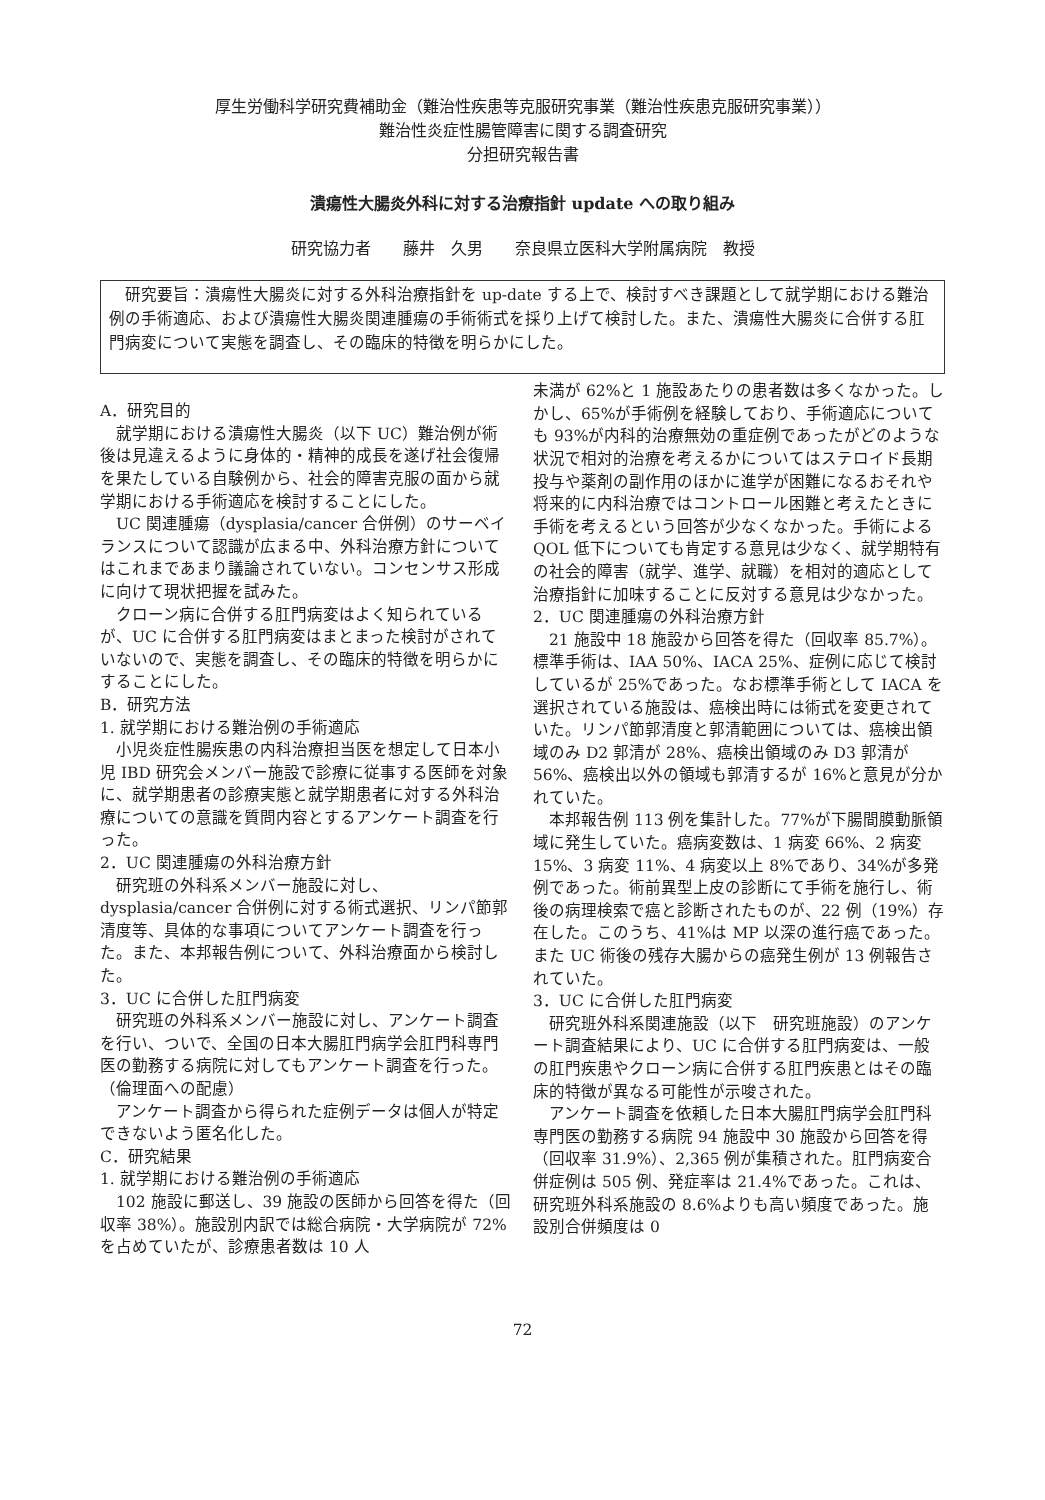厚生労働科学研究費補助金（難治性疾患等克服研究事業（難治性疾患克服研究事業））
難治性炎症性腸管障害に関する調査研究
分担研究報告書
潰瘍性大腸炎外科に対する治療指針 update への取り組み
研究協力者　　藤井　久男　　奈良県立医科大学附属病院　教授
　研究要旨：潰瘍性大腸炎に対する外科治療指針を up-date する上で、検討すべき課題として就学期における難治例の手術適応、および潰瘍性大腸炎関連腫瘍の手術術式を採り上げて検討した。また、潰瘍性大腸炎に合併する肛門病変について実態を調査し、その臨床的特徴を明らかにした。
A．研究目的
　就学期における潰瘍性大腸炎（以下 UC）難治例が術後は見違えるように身体的・精神的成長を遂げ社会復帰を果たしている自験例から、社会的障害克服の面から就学期における手術適応を検討することにした。
　UC 関連腫瘍（dysplasia/cancer 合併例）のサーベイランスについて認識が広まる中、外科治療方針についてはこれまであまり議論されていない。コンセンサス形成に向けて現状把握を試みた。
　クローン病に合併する肛門病変はよく知られているが、UC に合併する肛門病変はまとまった検討がされていないので、実態を調査し、その臨床的特徴を明らかにすることにした。
B．研究方法
1. 就学期における難治例の手術適応
　小児炎症性腸疾患の内科治療担当医を想定して日本小児 IBD 研究会メンバー施設で診療に従事する医師を対象に、就学期患者の診療実態と就学期患者に対する外科治療についての意識を質問内容とするアンケート調査を行った。
2．UC 関連腫瘍の外科治療方針
　研究班の外科系メンバー施設に対し、dysplasia/cancer 合併例に対する術式選択、リンパ節郭清度等、具体的な事項についてアンケート調査を行った。また、本邦報告例について、外科治療面から検討した。
3．UC に合併した肛門病変
　研究班の外科系メンバー施設に対し、アンケート調査を行い、ついで、全国の日本大腸肛門病学会肛門科専門医の勤務する病院に対してもアンケート調査を行った。
（倫理面への配慮）
　アンケート調査から得られた症例データは個人が特定できないよう匿名化した。
C．研究結果
1. 就学期における難治例の手術適応
　102 施設に郵送し、39 施設の医師から回答を得た（回収率 38%）。施設別内訳では総合病院・大学病院が 72%を占めていたが、診療患者数は 10 人
未満が 62%と 1 施設あたりの患者数は多くなかった。しかし、65%が手術例を経験しており、手術適応についても 93%が内科的治療無効の重症例であったがどのような状況で相対的治療を考えるかについてはステロイド長期投与や薬剤の副作用のほかに進学が困難になるおそれや将来的に内科治療ではコントロール困難と考えたときに手術を考えるという回答が少なくなかった。手術による QOL 低下についても肯定する意見は少なく、就学期特有の社会的障害（就学、進学、就職）を相対的適応として治療指針に加味することに反対する意見は少なかった。
2．UC 関連腫瘍の外科治療方針
　21 施設中 18 施設から回答を得た（回収率 85.7%）。標準手術は、IAA 50%、IACA 25%、症例に応じて検討しているが 25%であった。なお標準手術として IACA を選択されている施設は、癌検出時には術式を変更されていた。リンパ節郭清度と郭清範囲については、癌検出領域のみ D2 郭清が 28%、癌検出領域のみ D3 郭清が 56%、癌検出以外の領域も郭清するが 16%と意見が分かれていた。
　本邦報告例 113 例を集計した。77%が下腸間膜動脈領域に発生していた。癌病変数は、1 病変 66%、2 病変 15%、3 病変 11%、4 病変以上 8%であり、34%が多発例であった。術前異型上皮の診断にて手術を施行し、術後の病理検索で癌と診断されたものが、22 例（19%）存在した。このうち、41%は MP 以深の進行癌であった。また UC 術後の残存大腸からの癌発生例が 13 例報告されていた。
3．UC に合併した肛門病変
　研究班外科系関連施設（以下　研究班施設）のアンケート調査結果により、UC に合併する肛門病変は、一般の肛門疾患やクローン病に合併する肛門疾患とはその臨床的特徴が異なる可能性が示唆された。
　アンケート調査を依頼した日本大腸肛門病学会肛門科専門医の勤務する病院 94 施設中 30 施設から回答を得（回収率 31.9%）、2,365 例が集積された。肛門病変合併症例は 505 例、発症率は 21.4%であった。これは、研究班外科系施設の 8.6%よりも高い頻度であった。施設別合併頻度は 0
72